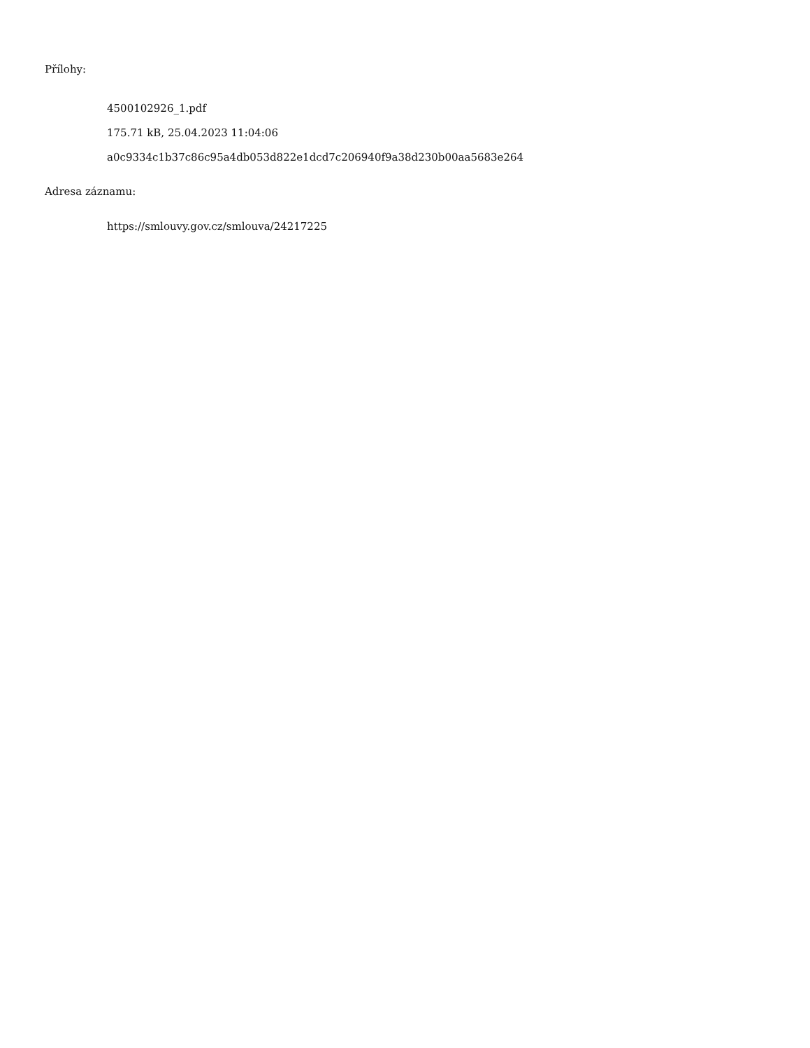Přílohy:
4500102926_1.pdf
175.71 kB, 25.04.2023 11:04:06
a0c9334c1b37c86c95a4db053d822e1dcd7c206940f9a38d230b00aa5683e264
Adresa záznamu:
https://smlouvy.gov.cz/smlouva/24217225